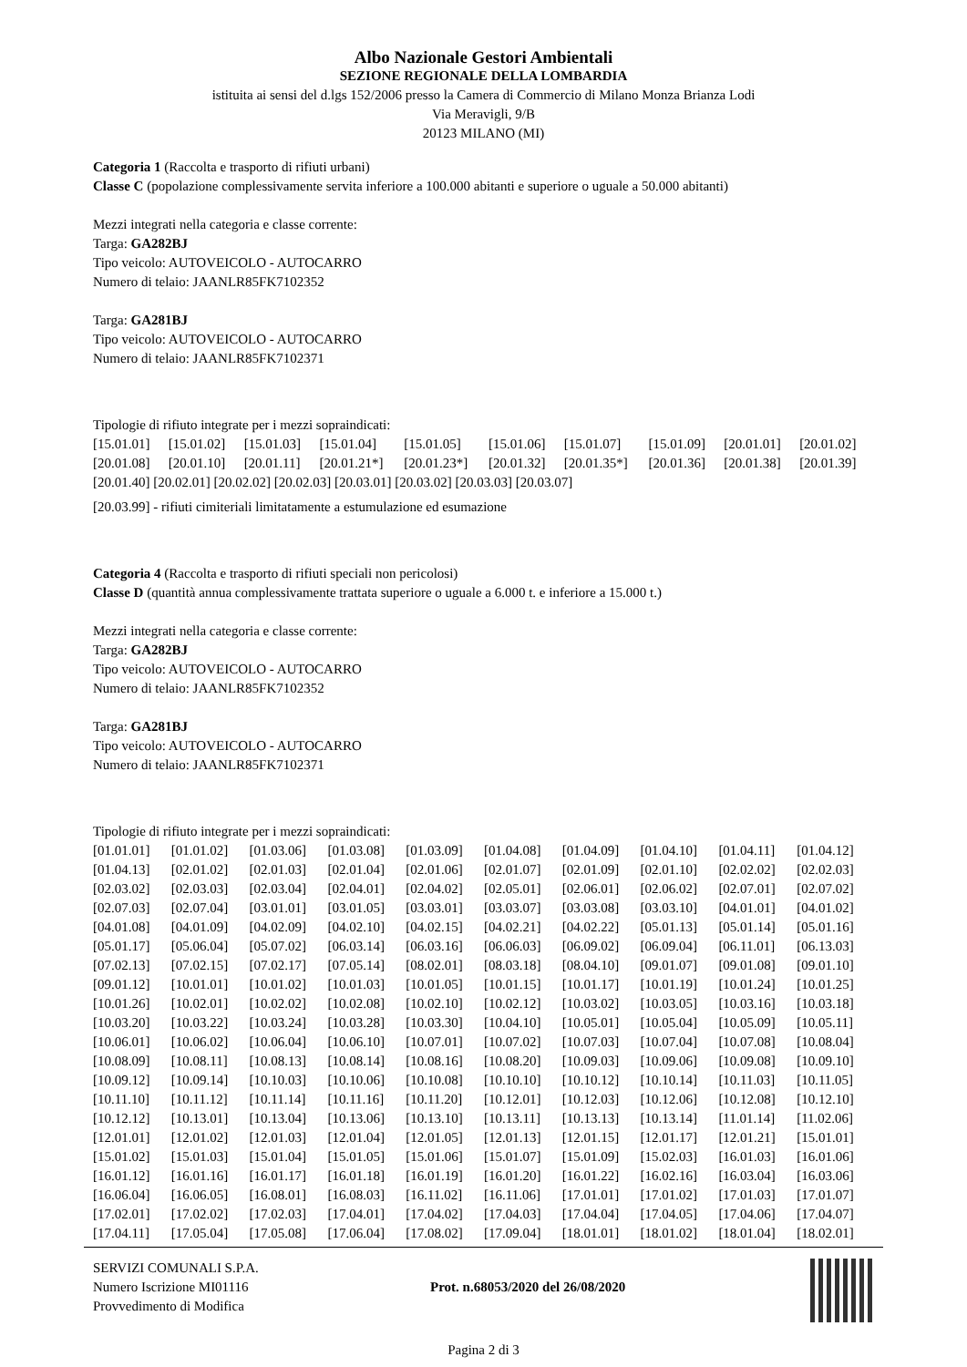Albo Nazionale Gestori Ambientali
SEZIONE REGIONALE DELLA LOMBARDIA
istituita ai sensi del d.lgs 152/2006 presso la Camera di Commercio di Milano Monza Brianza Lodi
Via Meravigli, 9/B
20123 MILANO (MI)
Categoria 1 (Raccolta e trasporto di rifiuti urbani)
Classe C (popolazione complessivamente servita inferiore a 100.000 abitanti e superiore o uguale a 50.000 abitanti)
Mezzi integrati nella categoria e classe corrente:
Targa: GA282BJ
Tipo veicolo: AUTOVEICOLO - AUTOCARRO
Numero di telaio: JAANLR85FK7102352
Targa: GA281BJ
Tipo veicolo: AUTOVEICOLO - AUTOCARRO
Numero di telaio: JAANLR85FK7102371
Tipologie di rifiuto integrate per i mezzi sopraindicati:
| [15.01.01] | [15.01.02] | [15.01.03] | [15.01.04] | [15.01.05] | [15.01.06] | [15.01.07] | [15.01.09] | [20.01.01] | [20.01.02] |
| [20.01.08] | [20.01.10] | [20.01.11] | [20.01.21*] | [20.01.23*] | [20.01.32] | [20.01.35*] | [20.01.36] | [20.01.38] | [20.01.39] |
[20.01.40] [20.02.01] [20.02.02] [20.02.03] [20.03.01] [20.03.02] [20.03.03] [20.03.07]
[20.03.99] - rifiuti cimiteriali limitatamente a estumulazione ed esumazione
Categoria 4 (Raccolta e trasporto di rifiuti speciali non pericolosi)
Classe D (quantità annua complessivamente trattata superiore o uguale a 6.000 t. e inferiore a 15.000 t.)
Mezzi integrati nella categoria e classe corrente:
Targa: GA282BJ
Tipo veicolo: AUTOVEICOLO - AUTOCARRO
Numero di telaio: JAANLR85FK7102352
Targa: GA281BJ
Tipo veicolo: AUTOVEICOLO - AUTOCARRO
Numero di telaio: JAANLR85FK7102371
Tipologie di rifiuto integrate per i mezzi sopraindicati:
| [01.01.01] | [01.01.02] | [01.03.06] | [01.03.08] | [01.03.09] | [01.04.08] | [01.04.09] | [01.04.10] | [01.04.11] | [01.04.12] |
| [01.04.13] | [02.01.02] | [02.01.03] | [02.01.04] | [02.01.06] | [02.01.07] | [02.01.09] | [02.01.10] | [02.02.02] | [02.02.03] |
| [02.03.02] | [02.03.03] | [02.03.04] | [02.04.01] | [02.04.02] | [02.05.01] | [02.06.01] | [02.06.02] | [02.07.01] | [02.07.02] |
| [02.07.03] | [02.07.04] | [03.01.01] | [03.01.05] | [03.03.01] | [03.03.07] | [03.03.08] | [03.03.10] | [04.01.01] | [04.01.02] |
| [04.01.08] | [04.01.09] | [04.02.09] | [04.02.10] | [04.02.15] | [04.02.21] | [04.02.22] | [05.01.13] | [05.01.14] | [05.01.16] |
| [05.01.17] | [05.06.04] | [05.07.02] | [06.03.14] | [06.03.16] | [06.06.03] | [06.09.02] | [06.09.04] | [06.11.01] | [06.13.03] |
| [07.02.13] | [07.02.15] | [07.02.17] | [07.05.14] | [08.02.01] | [08.03.18] | [08.04.10] | [09.01.07] | [09.01.08] | [09.01.10] |
| [09.01.12] | [10.01.01] | [10.01.02] | [10.01.03] | [10.01.05] | [10.01.15] | [10.01.17] | [10.01.19] | [10.01.24] | [10.01.25] |
| [10.01.26] | [10.02.01] | [10.02.02] | [10.02.08] | [10.02.10] | [10.02.12] | [10.03.02] | [10.03.05] | [10.03.16] | [10.03.18] |
| [10.03.20] | [10.03.22] | [10.03.24] | [10.03.28] | [10.03.30] | [10.04.10] | [10.05.01] | [10.05.04] | [10.05.09] | [10.05.11] |
| [10.06.01] | [10.06.02] | [10.06.04] | [10.06.10] | [10.07.01] | [10.07.02] | [10.07.03] | [10.07.04] | [10.07.08] | [10.08.04] |
| [10.08.09] | [10.08.11] | [10.08.13] | [10.08.14] | [10.08.16] | [10.08.20] | [10.09.03] | [10.09.06] | [10.09.08] | [10.09.10] |
| [10.09.12] | [10.09.14] | [10.10.03] | [10.10.06] | [10.10.08] | [10.10.10] | [10.10.12] | [10.10.14] | [10.11.03] | [10.11.05] |
| [10.11.10] | [10.11.12] | [10.11.14] | [10.11.16] | [10.11.20] | [10.12.01] | [10.12.03] | [10.12.06] | [10.12.08] | [10.12.10] |
| [10.12.12] | [10.13.01] | [10.13.04] | [10.13.06] | [10.13.10] | [10.13.11] | [10.13.13] | [10.13.14] | [11.01.14] | [11.02.06] |
| [12.01.01] | [12.01.02] | [12.01.03] | [12.01.04] | [12.01.05] | [12.01.13] | [12.01.15] | [12.01.17] | [12.01.21] | [15.01.01] |
| [15.01.02] | [15.01.03] | [15.01.04] | [15.01.05] | [15.01.06] | [15.01.07] | [15.01.09] | [15.02.03] | [16.01.03] | [16.01.06] |
| [16.01.12] | [16.01.16] | [16.01.17] | [16.01.18] | [16.01.19] | [16.01.20] | [16.01.22] | [16.02.16] | [16.03.04] | [16.03.06] |
| [16.06.04] | [16.06.05] | [16.08.01] | [16.08.03] | [16.11.02] | [16.11.06] | [17.01.01] | [17.01.02] | [17.01.03] | [17.01.07] |
| [17.02.01] | [17.02.02] | [17.02.03] | [17.04.01] | [17.04.02] | [17.04.03] | [17.04.04] | [17.04.05] | [17.04.06] | [17.04.07] |
| [17.04.11] | [17.05.04] | [17.05.08] | [17.06.04] | [17.08.02] | [17.09.04] | [18.01.01] | [18.01.02] | [18.01.04] | [18.02.01] |
SERVIZI COMUNALI S.P.A.
Numero Iscrizione MI01116
Provvedimento di Modifica
Prot. n.68053/2020 del 26/08/2020
Pagina 2 di 3